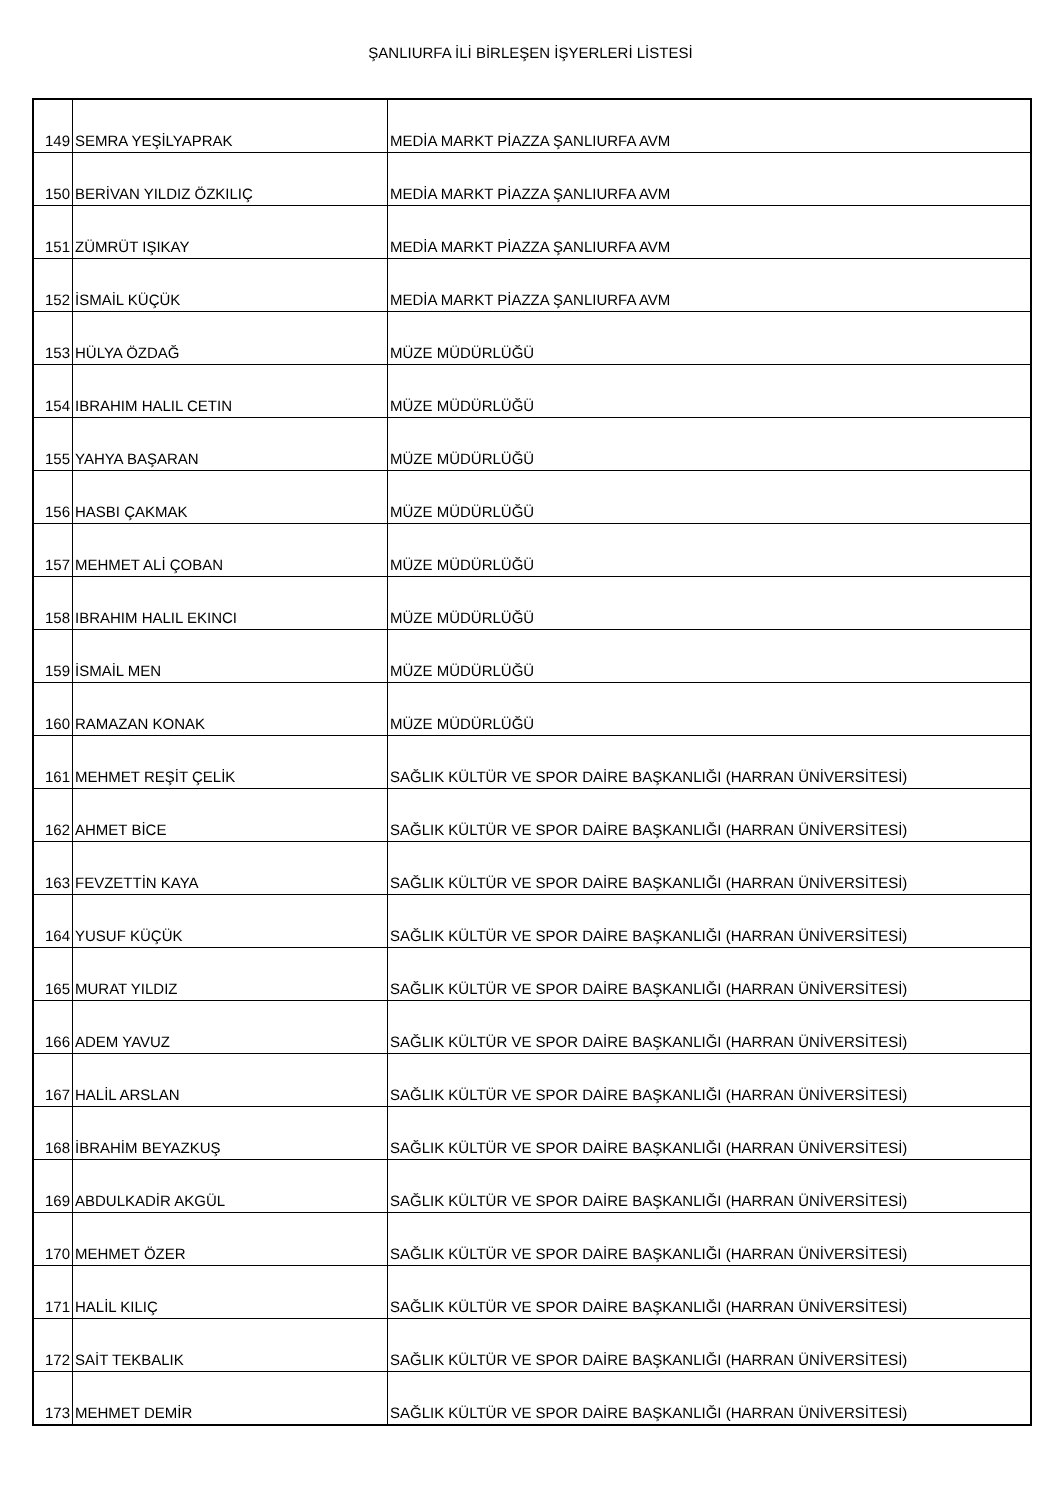ŞANLIURFA İLİ BİRLEŞEN İŞYERLERİ LİSTESİ
| 149 | SEMRA YEŞİLYAPRAK | MEDİA MARKT PİAZZA ŞANLIURFA AVM |
| 150 | BERİVAN YILDIZ ÖZKILIÇ | MEDİA MARKT PİAZZA ŞANLIURFA AVM |
| 151 | ZÜMRÜT IŞIKAY | MEDİA MARKT PİAZZA ŞANLIURFA AVM |
| 152 | İSMAİL KÜÇÜK | MEDİA MARKT PİAZZA ŞANLIURFA AVM |
| 153 | HÜLYA ÖZDAĞ | MÜZE MÜDÜRLÜĞÜ |
| 154 | IBRAHIM HALIL CETIN | MÜZE MÜDÜRLÜĞÜ |
| 155 | YAHYA BAŞARAN | MÜZE MÜDÜRLÜĞÜ |
| 156 | HASBI ÇAKMAK | MÜZE MÜDÜRLÜĞÜ |
| 157 | MEHMET ALİ ÇOBAN | MÜZE MÜDÜRLÜĞÜ |
| 158 | IBRAHIM HALIL EKINCI | MÜZE MÜDÜRLÜĞÜ |
| 159 | İSMAİL MEN | MÜZE MÜDÜRLÜĞÜ |
| 160 | RAMAZAN KONAK | MÜZE MÜDÜRLÜĞÜ |
| 161 | MEHMET REŞİT ÇELİK | SAĞLIK KÜLTÜR VE SPOR DAİRE BAŞKANLIĞI (HARRAN ÜNİVERSİTESİ) |
| 162 | AHMET BİCE | SAĞLIK KÜLTÜR VE SPOR DAİRE BAŞKANLIĞI (HARRAN ÜNİVERSİTESİ) |
| 163 | FEVZETTİN KAYA | SAĞLIK KÜLTÜR VE SPOR DAİRE BAŞKANLIĞI (HARRAN ÜNİVERSİTESİ) |
| 164 | YUSUF KÜÇÜK | SAĞLIK KÜLTÜR VE SPOR DAİRE BAŞKANLIĞI (HARRAN ÜNİVERSİTESİ) |
| 165 | MURAT YILDIZ | SAĞLIK KÜLTÜR VE SPOR DAİRE BAŞKANLIĞI (HARRAN ÜNİVERSİTESİ) |
| 166 | ADEM YAVUZ | SAĞLIK KÜLTÜR VE SPOR DAİRE BAŞKANLIĞI (HARRAN ÜNİVERSİTESİ) |
| 167 | HALİL ARSLAN | SAĞLIK KÜLTÜR VE SPOR DAİRE BAŞKANLIĞI (HARRAN ÜNİVERSİTESİ) |
| 168 | İBRAHİM BEYAZKUŞ | SAĞLIK KÜLTÜR VE SPOR DAİRE BAŞKANLIĞI (HARRAN ÜNİVERSİTESİ) |
| 169 | ABDULKADİR AKGÜL | SAĞLIK KÜLTÜR VE SPOR DAİRE BAŞKANLIĞI (HARRAN ÜNİVERSİTESİ) |
| 170 | MEHMET ÖZER | SAĞLIK KÜLTÜR VE SPOR DAİRE BAŞKANLIĞI (HARRAN ÜNİVERSİTESİ) |
| 171 | HALİL KILIÇ | SAĞLIK KÜLTÜR VE SPOR DAİRE BAŞKANLIĞI (HARRAN ÜNİVERSİTESİ) |
| 172 | SAİT TEKBALIK | SAĞLIK KÜLTÜR VE SPOR DAİRE BAŞKANLIĞI (HARRAN ÜNİVERSİTESİ) |
| 173 | MEHMET DEMİR | SAĞLIK KÜLTÜR VE SPOR DAİRE BAŞKANLIĞI (HARRAN ÜNİVERSİTESİ) |